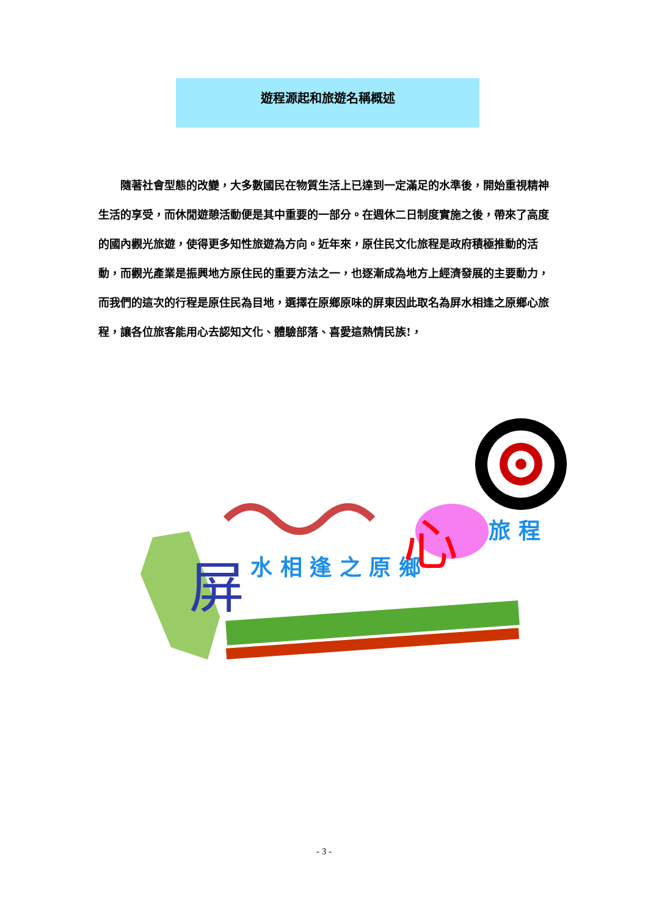遊程源起和旅遊名稱概述
隨著社會型態的改變，大多數國民在物質生活上已達到一定滿足的水準後，開始重視精神生活的享受，而休閒遊憩活動便是其中重要的一部分。在週休二日制度實施之後，帶來了高度的國內觀光旅遊，使得更多知性旅遊為方向。近年來，原住民文化旅程是政府積極推動的活動，而觀光產業是振興地方原住民的重要方法之一，也逐漸成為地方上經濟發展的主要動力，而我們的這次的行程是原住民為目地，選擇在原鄉原味的屏東因此取名為屏水相逢之原鄉心旅程，讓各位旅客能用心去認知文化、體驗部落、喜愛這熱情民族!，
屏 水 相 逢 之 原 鄉 心 旅 程
- 3 -